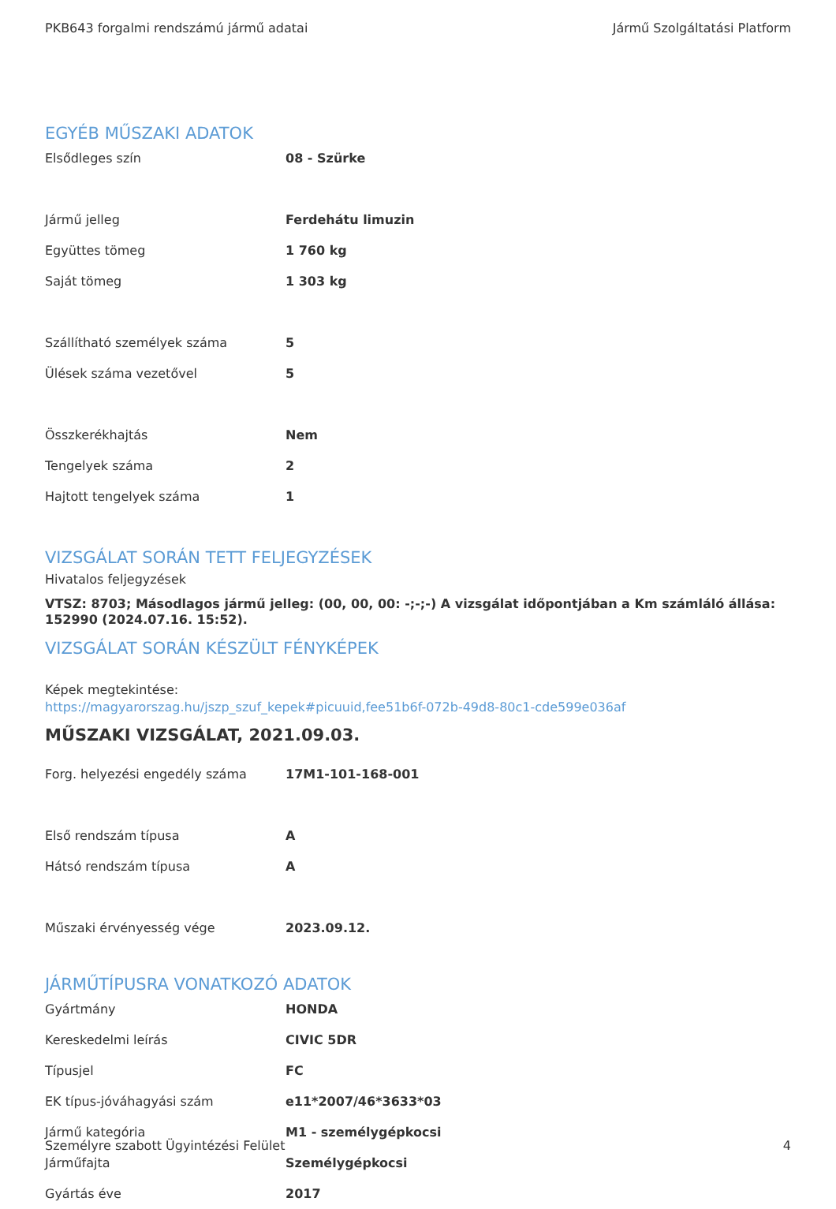PKB643 forgalmi rendszámú jármű adatai Jármű Szolgáltatási Platform
EGYÉB MŰSZAKI ADATOK
| Elsődleges szín | 08 - Szürke |
| Jármű jelleg | Ferdehátu limuzin |
| Együttes tömeg | 1 760 kg |
| Saját tömeg | 1 303 kg |
| Szállítható személyek száma | 5 |
| Ülések száma vezetővel | 5 |
| Összkerékhajtás | Nem |
| Tengelyek száma | 2 |
| Hajtott tengelyek száma | 1 |
VIZSGÁLAT SORÁN TETT FELJEGYZÉSEK
Hivatalos feljegyzések
VTSZ: 8703; Másodlagos jármű jelleg: (00, 00, 00: -;-;-) A vizsgálat időpontjában a Km számláló állása: 152990 (2024.07.16. 15:52).
VIZSGÁLAT SORÁN KÉSZÜLT FÉNYKÉPEK
Képek megtekintése:
https://magyarorszag.hu/jszp_szuf_kepek#picuuid,fee51b6f-072b-49d8-80c1-cde599e036af
MŰSZAKI VIZSGÁLAT, 2021.09.03.
| Forg. helyezési engedély száma | 17M1-101-168-001 |
| Első rendszám típusa | A |
| Hátsó rendszám típusa | A |
| Műszaki érvényesség vége | 2023.09.12. |
JÁRMŰTÍPUSRA VONATKOZÓ ADATOK
| Gyártmány | HONDA |
| Kereskedelmi leírás | CIVIC 5DR |
| Típusjel | FC |
| EK típus-jóváhagyási szám | e11*2007/46*3633*03 |
| Jármű kategória | M1 - személygépkocsi |
| Járműfajta | Személygépkocsi |
| Gyártás éve | 2017 |
Személyre szabott Ügyintézési Felület 4